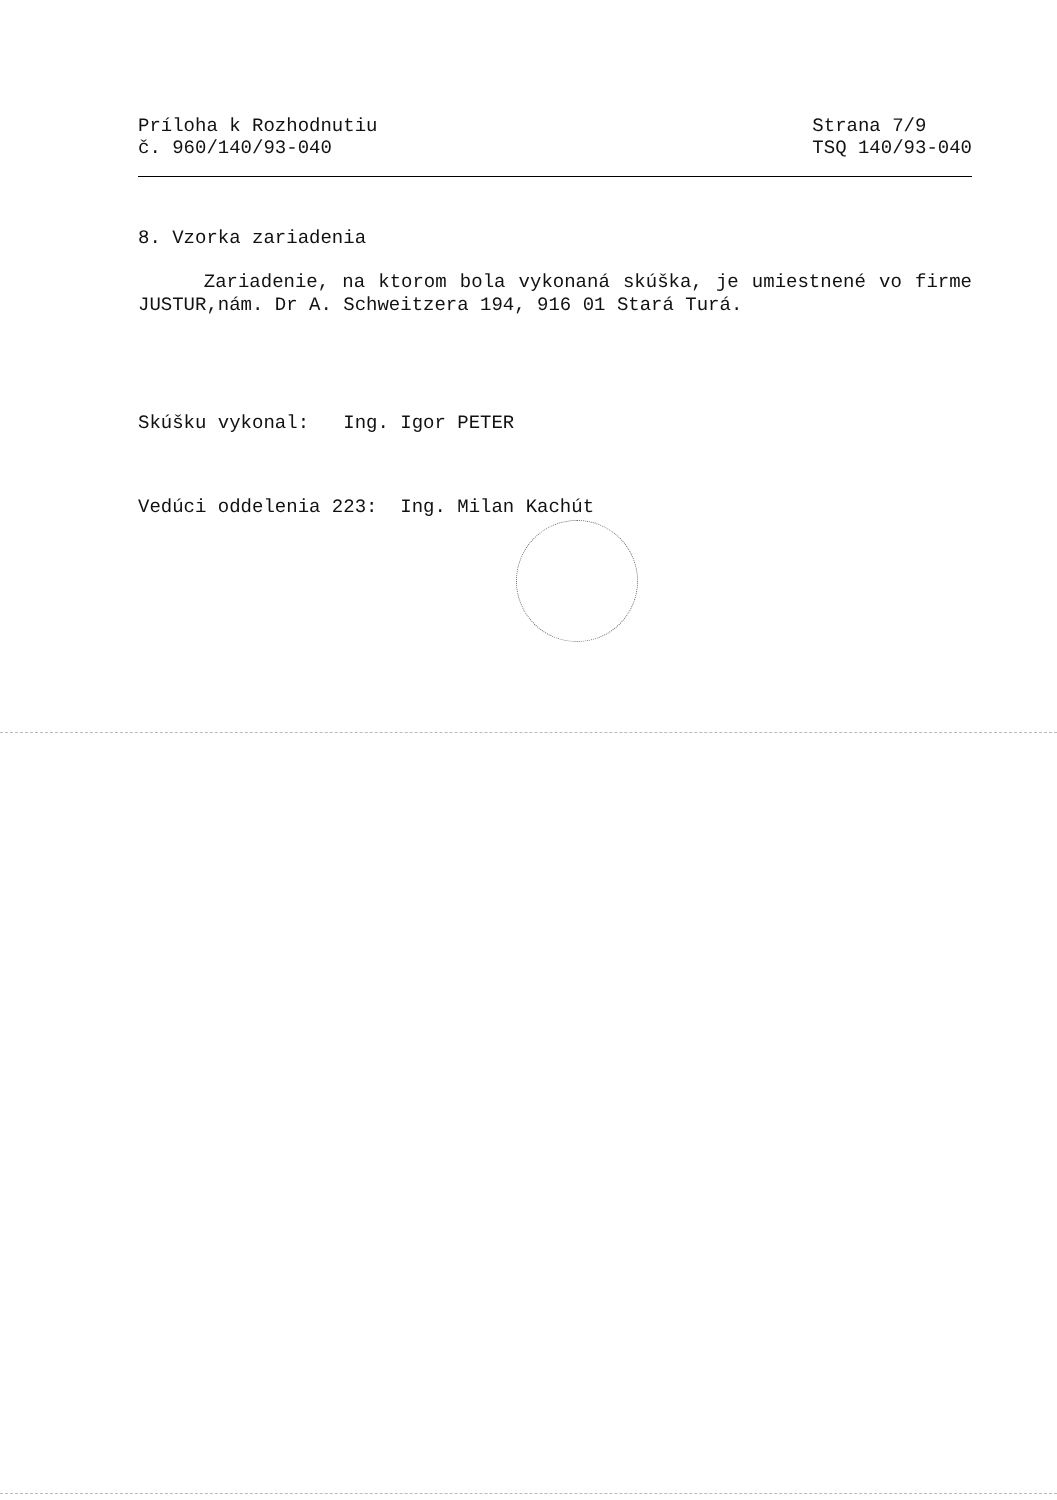Príloha k Rozhodnutiu
č. 960/140/93-040
Strana 7/9
TSQ 140/93-040
8. Vzorka zariadenia
Zariadenie, na ktorom bola vykonaná skúška, je umiestnené vo firme JUSTUR,nám. Dr A. Schweitzera 194, 916 01 Stará Turá.
Skúšku vykonal: Ing. Igor PETER
Vedúci oddelenia 223: Ing. Milan Kachút